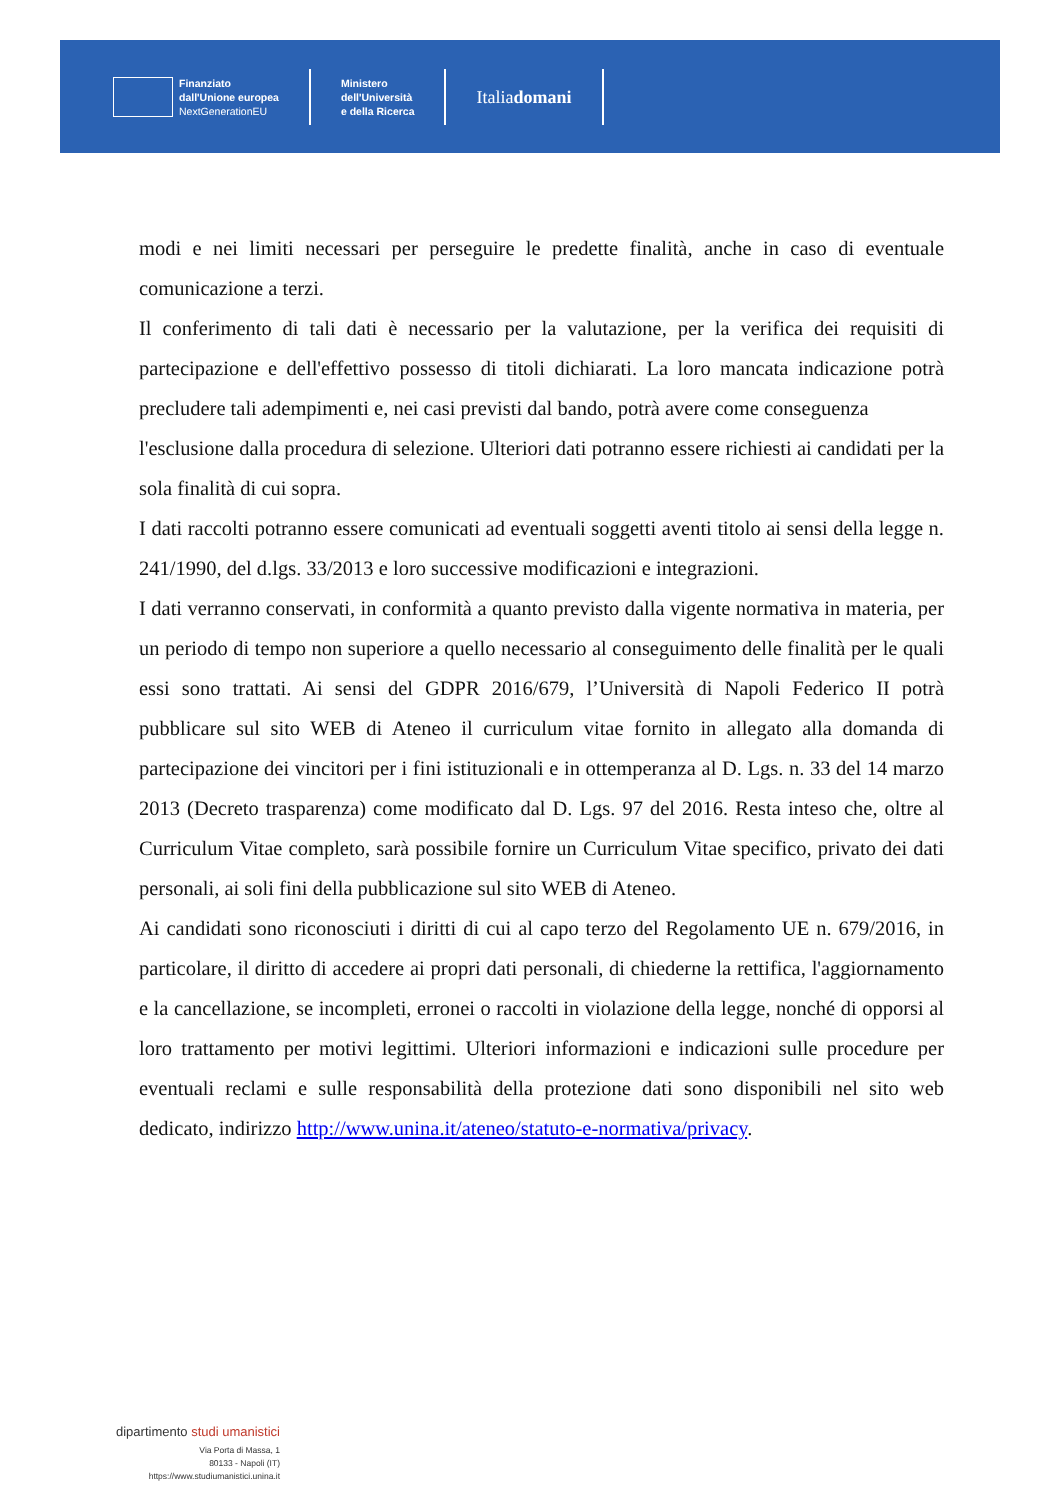Finanziato
dall'Unione europea
NextGenerationEU
Ministero
dell'Università
e della Ricerca
Italia domani
modi e nei limiti necessari per perseguire le predette finalità, anche in caso di eventuale comunicazione a terzi.
Il conferimento di tali dati è necessario per la valutazione, per la verifica dei requisiti di partecipazione e dell'effettivo possesso di titoli dichiarati. La loro mancata indicazione potrà precludere tali adempimenti e, nei casi previsti dal bando, potrà avere come conseguenza
l'esclusione dalla procedura di selezione. Ulteriori dati potranno essere richiesti ai candidati per la sola finalità di cui sopra.
I dati raccolti potranno essere comunicati ad eventuali soggetti aventi titolo ai sensi della legge n. 241/1990, del d.lgs. 33/2013 e loro successive modificazioni e integrazioni.
I dati verranno conservati, in conformità a quanto previsto dalla vigente normativa in materia, per un periodo di tempo non superiore a quello necessario al conseguimento delle finalità per le quali essi sono trattati. Ai sensi del GDPR 2016/679, l’Università di Napoli Federico II potrà pubblicare sul sito WEB di Ateneo il curriculum vitae fornito in allegato alla domanda di partecipazione dei vincitori per i fini istituzionali e in ottemperanza al D. Lgs. n. 33 del 14 marzo 2013 (Decreto trasparenza) come modificato dal D. Lgs. 97 del 2016. Resta inteso che, oltre al Curriculum Vitae completo, sarà possibile fornire un Curriculum Vitae specifico, privato dei dati personali, ai soli fini della pubblicazione sul sito WEB di Ateneo.
Ai candidati sono riconosciuti i diritti di cui al capo terzo del Regolamento UE n. 679/2016, in particolare, il diritto di accedere ai propri dati personali, di chiederne la rettifica, l'aggiornamento e la cancellazione, se incompleti, erronei o raccolti in violazione della legge, nonché di opporsi al loro trattamento per motivi legittimi. Ulteriori informazioni e indicazioni sulle procedure per eventuali reclami e sulle responsabilità della protezione dati sono disponibili nel sito web dedicato, indirizzo http://www.unina.it/ateneo/statuto-e-normativa/privacy.
dipartimento studi umanistici
Via Porta di Massa, 1
80133 - Napoli (IT)
https://www.studiumanistici.unina.it